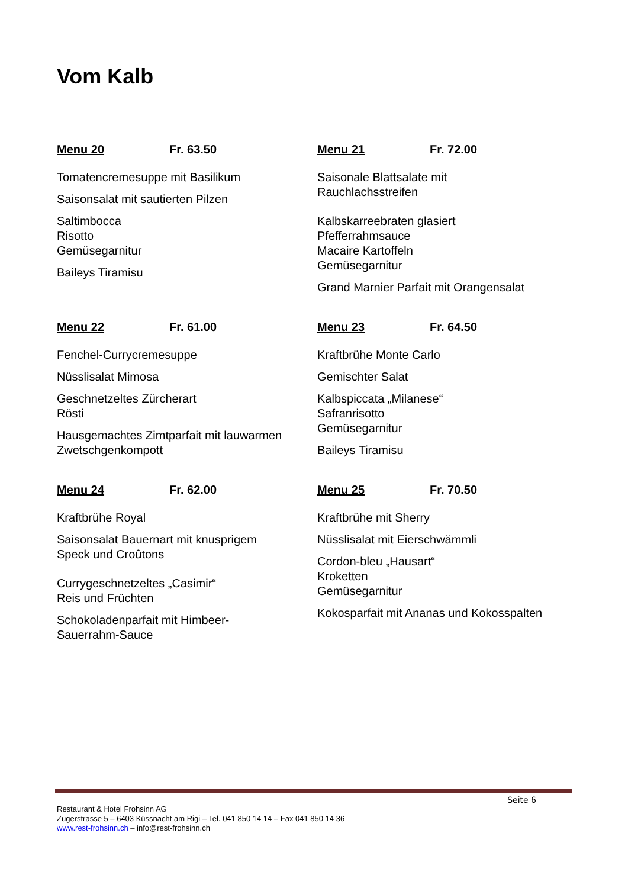Vom Kalb
Menu 20 Fr. 63.50
Tomatencremesuppe mit Basilikum
Saisonsalat mit sautierten Pilzen
Saltimbocca
Risotto
Gemüsegarnitur
Baileys Tiramisu
Menu 21 Fr. 72.00
Saisonale Blattsalate mit
Rauchlachsstreifen
Kalbskarreebraten glasiert
Pfefferrahmsauce
Macaire Kartoffeln
Gemüsegarnitur
Grand Marnier Parfait mit Orangensalat
Menu 22 Fr. 61.00
Fenchel-Currycremesuppe
Nüsslisalat Mimosa
Geschnetzeltes Zürcherart
Rösti
Hausgemachtes Zimtparfait mit lauwarmen Zwetschgenkompott
Menu 23 Fr. 64.50
Kraftbrühe Monte Carlo
Gemischter Salat
Kalbspiccata „Milanese“
Safranrisotto
Gemüsegarnitur
Baileys Tiramisu
Menu 24 Fr. 62.00
Kraftbrühe Royal
Saisonsalat Bauernart mit knusprigem
Speck und Croûtons
Currygeschnetzeltes „Casimir“
Reis und Früchten
Schokoladenparfait mit Himbeer-
Sauerrahm-Sauce
Menu 25 Fr. 70.50
Kraftbrühe mit Sherry
Nüsslisalat mit Eierschwämmli
Cordon-bleu „Hausart“
Kroketten
Gemüsegarnitur
Kokosparfait mit Ananas und Kokosspalten
Seite 6
Restaurant & Hotel Frohsinn AG
Zugerstrasse 5 – 6403 Küssnacht am Rigi – Tel. 041 850 14 14 – Fax 041 850 14 36
www.rest-frohsinn.ch – info@rest-frohsinn.ch